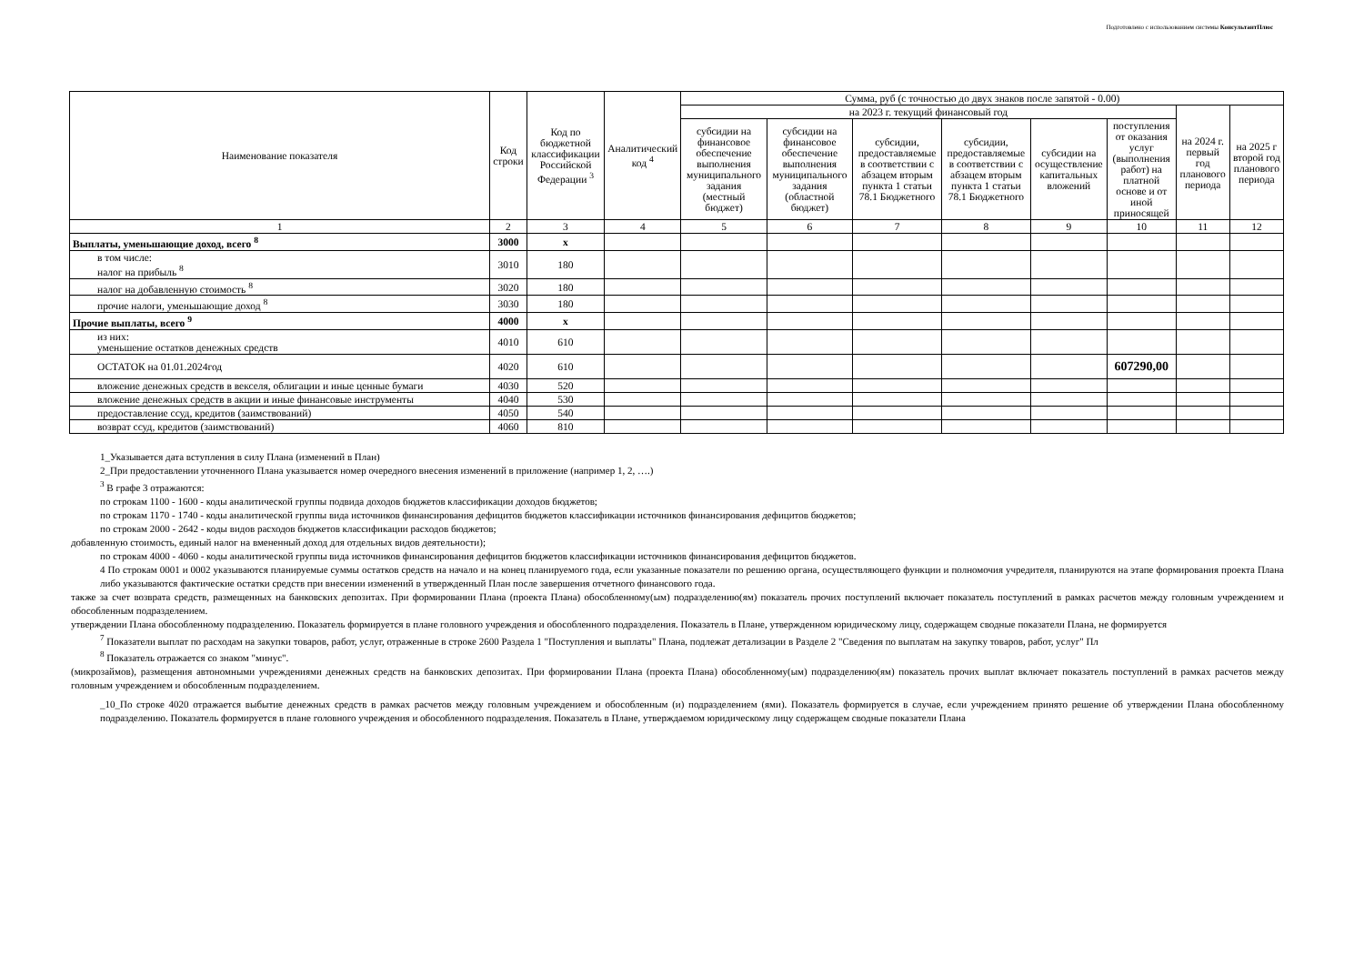Подготовлено с использованием системы КонсультантПлюс
| Наименование показателя | Код строки | Код по бюджетной классификации Российской Федерации <sup>3</sup> | Аналитический код <sup>4</sup> | Сумма, руб (с точностью до двух знаков после запятой - 0.00) | | | | | | | |
| --- | --- | --- | --- | --- | --- | --- | --- | --- | --- | --- | --- |
| | | | | на 2023 г. текущий финансовый год | | | | | | на 2024 г. первый год планового периода | на 2025 г второй год планового периода |
| | | | | субсидии на финансовое обеспечение выполнения муниципального задания (местный бюджет) | субсидии на финансовое обеспечение выполнения муниципального задания (областной бюджет) | субсидии, предоставляемые в соответствии с абзацем вторым пункта 1 статьи 78.1 Бюджетного | субсидии, предоставляемые в соответствии с абзацем вторым пункта 1 статьи 78.1 Бюджетного | субсидии на осуществление капитальных вложений | поступления от оказания услуг (выполнения работ) на платной основе и от иной приносящей | | |
| 1 | 2 | 3 | 4 | 5 | 6 | 7 | 8 | 9 | 10 | 11 | 12 |
| Выплаты, уменьшающие доход, всего <sup>8</sup> | 3000 | x | | | | | | | | | |
| в том числе: налог на прибыль <sup>8</sup> | 3010 | 180 | | | | | | | | | |
| налог на добавленную стоимость <sup>8</sup> | 3020 | 180 | | | | | | | | | |
| прочие налоги, уменьшающие доход <sup>8</sup> | 3030 | 180 | | | | | | | | | |
| Прочие выплаты, всего <sup>9</sup> | 4000 | x | | | | | | | | | |
| из них: уменьшение остатков денежных средств | 4010 | 610 | | | | | | | | | |
| ОСТАТОК на 01.01.2024год | 4020 | 610 | | | | | | | 607290,00 | | |
| вложение денежных средств в векселя, облигации и иные ценные бумаги | 4030 | 520 | | | | | | | | | |
| вложение денежных средств в акции и иные финансовые инструменты | 4040 | 530 | | | | | | | | | |
| предоставление ссуд, кредитов (заимствований) | 4050 | 540 | | | | | | | | | |
| возврат ссуд, кредитов (заимствований) | 4060 | 810 | | | | | | | | | |
1_Указывается дата вступления в силу Плана (изменений в План)
2_При предоставлении уточненного Плана указывается номер очередного внесения изменений в приложение (например 1, 2, ….)
<sup>3</sup> В графе 3 отражаются:
по строкам 1100 - 1600 - коды аналитической группы подвида доходов бюджетов классификации доходов бюджетов;
по строкам 1170 - 1740 - коды аналитической группы вида источников финансирования дефицитов бюджетов классификации источников финансирования дефицитов бюджетов;
по строкам 2000 - 2642 - коды видов расходов бюджетов классификации расходов бюджетов;
добавленную стоимость, единый налог на вмененный доход для отдельных видов деятельности);
по строкам 4000 - 4060 - коды аналитической группы вида источников финансирования дефицитов бюджетов классификации источников финансирования дефицитов бюджетов.
4 По строкам 0001 и 0002 указываются планируемые суммы остатков средств на начало и на конец планируемого года, если указанные показатели по решению органа, осуществляющего функции и полномочия учредителя, планируются на этапе формирования проекта Плана либо указываются фактические остатки средств при внесении изменений в утвержденный План после завершения отчетного финансового года.
также за счет возврата средств, размещенных на банковских депозитах. При формировании Плана (проекта Плана) обособленному(ым) подразделению(ям) показатель прочих поступлений включает показатель поступлений в рамках расчетов между головным учреждением и обособленным подразделением.
утверждении Плана обособленному подразделению. Показатель формируется в плане головного учреждения и обособленного подразделения. Показатель в Плане, утвержденном юридическому лицу, содержащем сводные показатели Плана, не формируется
<sup>7</sup> Показатели выплат по расходам на закупки товаров, работ, услуг, отраженные в строке 2600 Раздела 1 "Поступления и выплаты" Плана, подлежат детализации в Разделе 2 "Сведения по выплатам на закупку товаров, работ, услуг" Пл
<sup>8</sup> Показатель отражается со знаком "минус".
(микрозаймов), размещения автономными учреждениями денежных средств на банковских депозитах. При формировании Плана (проекта Плана) обособленному(ым) подразделению(ям) показатель прочих выплат включает показатель поступлений в рамках расчетов между головным учреждением и обособленным подразделением.
_10_По строке 4020 отражается выбытие денежных средств в рамках расчетов между головным учреждением и обособленным (и) подразделением (ями). Показатель формируется в случае, если учреждением принято решение об утверждении Плана обособленному подразделению. Показатель формируется в плане головного учреждения и обособленного подразделения. Показатель в Плане, утверждаемом юридическому лицу содержащем сводные показатели Плана